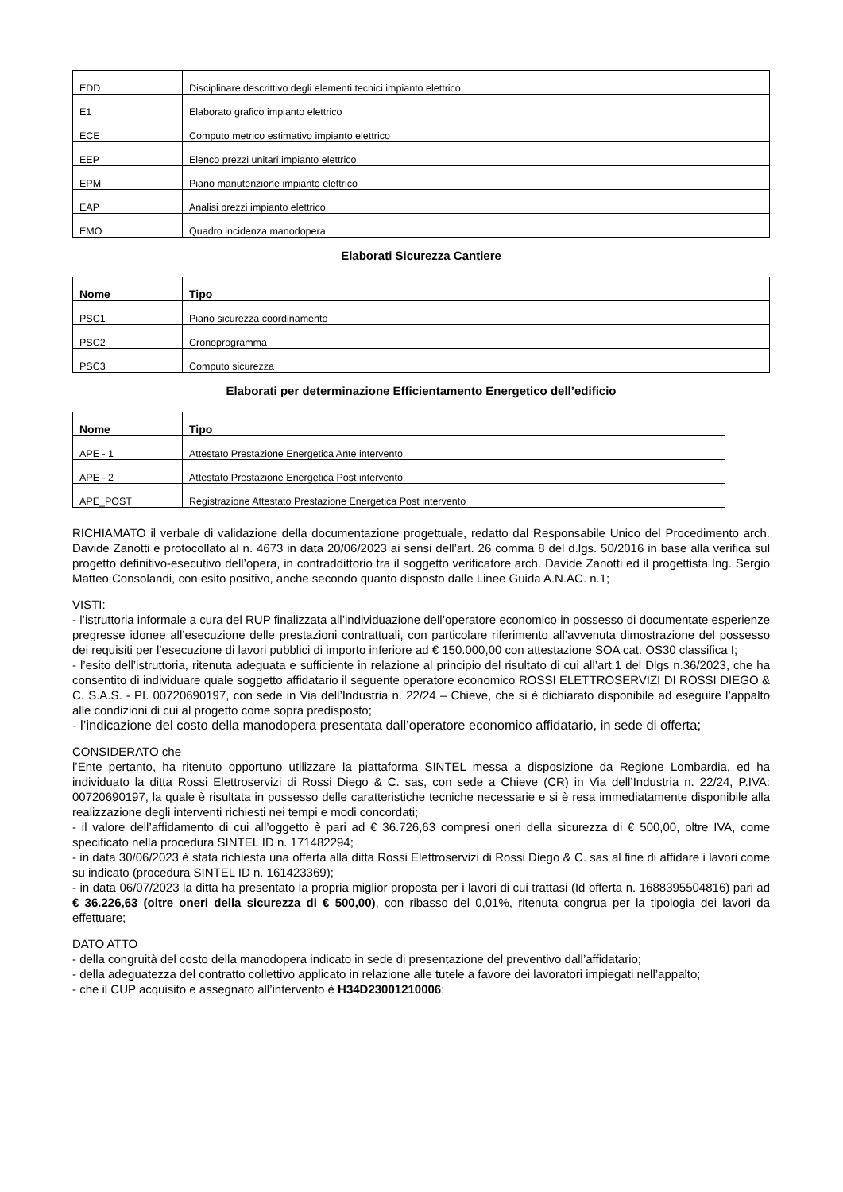| EDD | Disciplinare descrittivo degli elementi tecnici impianto elettrico |
| E1 | Elaborato grafico impianto elettrico |
| ECE | Computo metrico estimativo impianto elettrico |
| EEP | Elenco prezzi unitari impianto elettrico |
| EPM | Piano manutenzione impianto elettrico |
| EAP | Analisi prezzi impianto elettrico |
| EMO | Quadro incidenza manodopera |
Elaborati Sicurezza Cantiere
| Nome | Tipo |
| --- | --- |
| PSC1 | Piano sicurezza coordinamento |
| PSC2 | Cronoprogramma |
| PSC3 | Computo sicurezza |
Elaborati per determinazione Efficientamento Energetico dell’edificio
| Nome | Tipo |
| --- | --- |
| APE - 1 | Attestato Prestazione Energetica Ante intervento |
| APE - 2 | Attestato Prestazione Energetica Post intervento |
| APE_POST | Registrazione Attestato Prestazione Energetica Post intervento |
RICHIAMATO il verbale di validazione della documentazione progettuale, redatto dal Responsabile Unico del Procedimento arch. Davide Zanotti e protocollato al n. 4673 in data 20/06/2023 ai sensi dell’art. 26 comma 8 del d.lgs. 50/2016 in base alla verifica sul progetto definitivo-esecutivo dell’opera, in contraddittorio tra il soggetto verificatore arch. Davide Zanotti ed il progettista Ing. Sergio Matteo Consolandi, con esito positivo, anche secondo quanto disposto dalle Linee Guida A.N.AC. n.1;
VISTI:
- l’istruttoria informale a cura del RUP finalizzata all’individuazione dell’operatore economico in possesso di documentate esperienze pregresse idonee all’esecuzione delle prestazioni contrattuali, con particolare riferimento all’avvenuta dimostrazione del possesso dei requisiti per l’esecuzione di lavori pubblici di importo inferiore ad € 150.000,00 con attestazione SOA cat. OS30 classifica I;
- l’esito dell’istruttoria, ritenuta adeguata e sufficiente in relazione al principio del risultato di cui all’art.1 del Dlgs n.36/2023, che ha consentito di individuare quale soggetto affidatario il seguente operatore economico ROSSI ELETTROSERVIZI DI ROSSI DIEGO & C. S.A.S. - PI. 00720690197, con sede in Via dell’Industria n. 22/24 – Chieve, che si è dichiarato disponibile ad eseguire l’appalto alle condizioni di cui al progetto come sopra predisposto;
- l’indicazione del costo della manodopera presentata dall’operatore economico affidatario, in sede di offerta;
CONSIDERATO che
l’Ente pertanto, ha ritenuto opportuno utilizzare la piattaforma SINTEL messa a disposizione da Regione Lombardia, ed ha individuato la ditta Rossi Elettroservizi di Rossi Diego & C. sas, con sede a Chieve (CR) in Via dell’Industria n. 22/24, P.IVA: 00720690197, la quale è risultata in possesso delle caratteristiche tecniche necessarie e si è resa immediatamente disponibile alla realizzazione degli interventi richiesti nei tempi e modi concordati;
- il valore dell’affidamento di cui all’oggetto è pari ad € 36.726,63 compresi oneri della sicurezza di € 500,00, oltre IVA, come specificato nella procedura SINTEL ID n. 171482294;
- in data 30/06/2023 è stata richiesta una offerta alla ditta Rossi Elettroservizi di Rossi Diego & C. sas al fine di affidare i lavori come su indicato (procedura SINTEL ID n. 161423369);
- in data 06/07/2023 la ditta ha presentato la propria miglior proposta per i lavori di cui trattasi (Id offerta n. 1688395504816) pari ad € 36.226,63 (oltre oneri della sicurezza di € 500,00), con ribasso del 0,01%, ritenuta congrua per la tipologia dei lavori da effettuare;
DATO ATTO
- della congruità del costo della manodopera indicato in sede di presentazione del preventivo dall’affidatario;
- della adeguatezza del contratto collettivo applicato in relazione alle tutele a favore dei lavoratori impiegati nell’appalto;
- che il CUP acquisito e assegnato all’intervento è H34D23001210006;